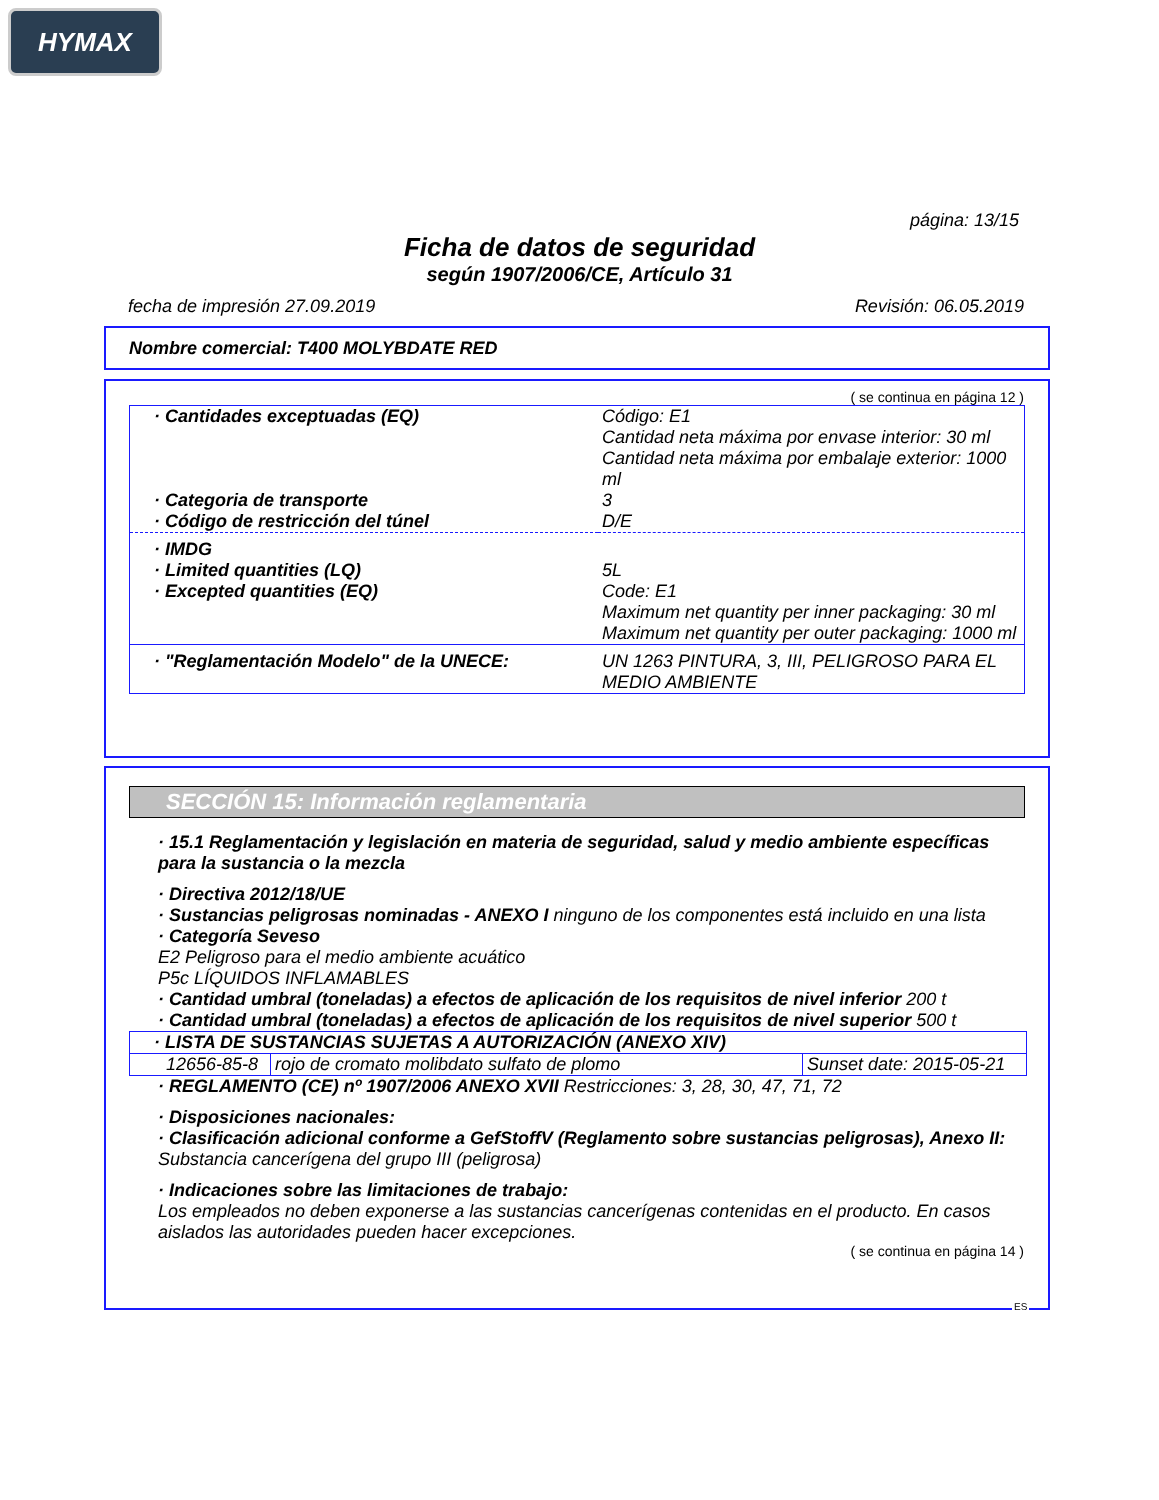HYMAX
página: 13/15
Ficha de datos de seguridad
según 1907/2006/CE, Artículo 31
fecha de impresión 27.09.2019 Revisión: 06.05.2019
Nombre comercial: T400 MOLYBDATE RED
( se continua en página 12 )
| · Cantidades exceptuadas (EQ) | Código: E1 Cantidad neta máxima por envase interior: 30 ml Cantidad neta máxima por embalaje exterior: 1000 ml |
| · Categoria de transporte | 3 |
| · Código de restricción del túnel | D/E |
| · IMDG | |
| · Limited quantities (LQ) | 5L |
| · Excepted quantities (EQ) | Code: E1 Maximum net quantity per inner packaging: 30 ml Maximum net quantity per outer packaging: 1000 ml |
| · "Reglamentación Modelo" de la UNECE: | UN 1263 PINTURA, 3, III, PELIGROSO PARA EL MEDIO AMBIENTE |
SECCIÓN 15: Información reglamentaria
· 15.1 Reglamentación y legislación en materia de seguridad, salud y medio ambiente específicas para la sustancia o la mezcla
· Directiva 2012/18/UE
· Sustancias peligrosas nominadas - ANEXO I ninguno de los componentes está incluido en una lista
· Categoría Seveso
E2 Peligroso para el medio ambiente acuático
P5c LÍQUIDOS INFLAMABLES
· Cantidad umbral (toneladas) a efectos de aplicación de los requisitos de nivel inferior 200 t
· Cantidad umbral (toneladas) a efectos de aplicación de los requisitos de nivel superior 500 t
| · LISTA DE SUSTANCIAS SUJETAS A AUTORIZACIÓN (ANEXO XIV) | | |
| 12656-85-8 | rojo de cromato molibdato sulfato de plomo | Sunset date: 2015-05-21 |
· REGLAMENTO (CE) nº 1907/2006 ANEXO XVII Restricciones: 3, 28, 30, 47, 71, 72
· Disposiciones nacionales:
· Clasificación adicional conforme a GefStoffV (Reglamento sobre sustancias peligrosas), Anexo II:
Substancia cancerígena del grupo III (peligrosa)
· Indicaciones sobre las limitaciones de trabajo:
Los empleados no deben exponerse a las sustancias cancerígenas contenidas en el producto. En casos aislados las autoridades pueden hacer excepciones.
( se continua en página 14 )
ES